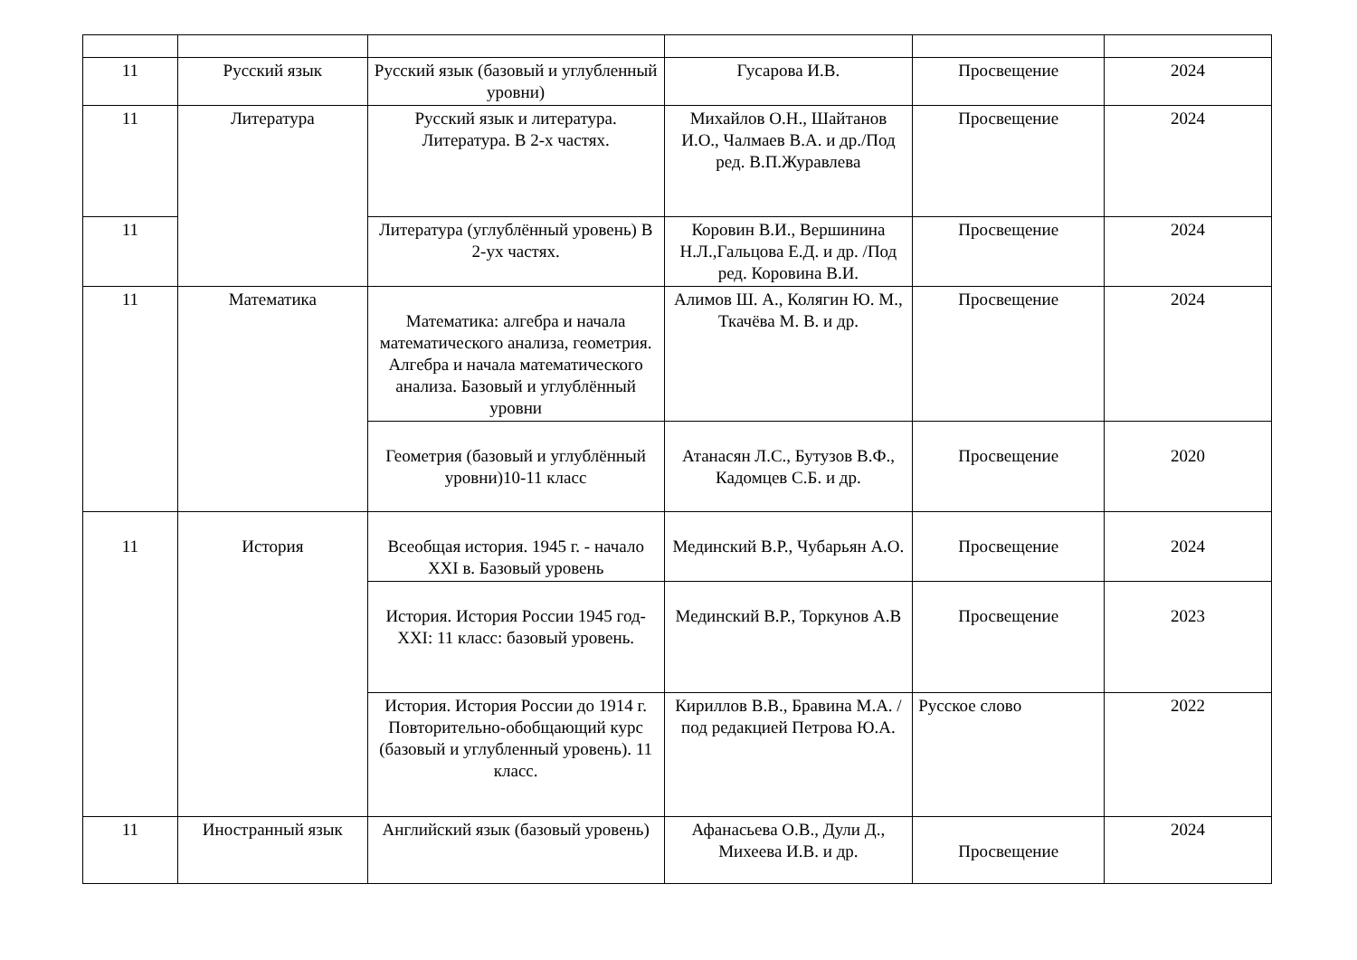| 11 | Русский язык | Русский язык (базовый и углубленный уровни) | Гусарова И.В. | Просвещение | 2024 |
| 11 | Литература | Русский язык и литература. Литература. В 2-х частях. | Михайлов О.Н., Шайтанов И.О., Чалмаев В.А. и др./Под ред. В.П.Журавлева | Просвещение | 2024 |
| 11 | | Литература (углублённый уровень) В 2-ух частях. | Коровин В.И., Вершинина Н.Л.,Гальцова Е.Д. и др. /Под ред. Коровина В.И. | Просвещение | 2024 |
| 11 | Математика | Математика: алгебра и начала математического анализа, геометрия. Алгебра и начала математического анализа. Базовый и углублённый уровни | Алимов Ш. А., Колягин Ю. М., Ткачёва М. В. и др. | Просвещение | 2024 |
| | | Геометрия (базовый и углублённый уровни)10-11 класс | Атанасян Л.С., Бутузов В.Ф., Кадомцев С.Б. и др. | Просвещение | 2020 |
| 11 | История | Всеобщая история. 1945 г. - начало XXI в. Базовый уровень | Мединский В.Р., Чубарьян А.О. | Просвещение | 2024 |
| | | История. История России 1945 год-XXI: 11 класс: базовый уровень. | Мединский В.Р., Торкунов А.В | Просвещение | 2023 |
| | | История. История России до 1914 г. Повторительно-обобщающий курс (базовый и углубленный уровень). 11 класс. | Кириллов В.В., Бравина М.А. /под редакцией Петрова Ю.А. | Русское слово | 2022 |
| 11 | Иностранный язык | Английский язык (базовый уровень) | Афанасьева О.В., Дули Д., Михеева И.В. и др. | Просвещение | 2024 |